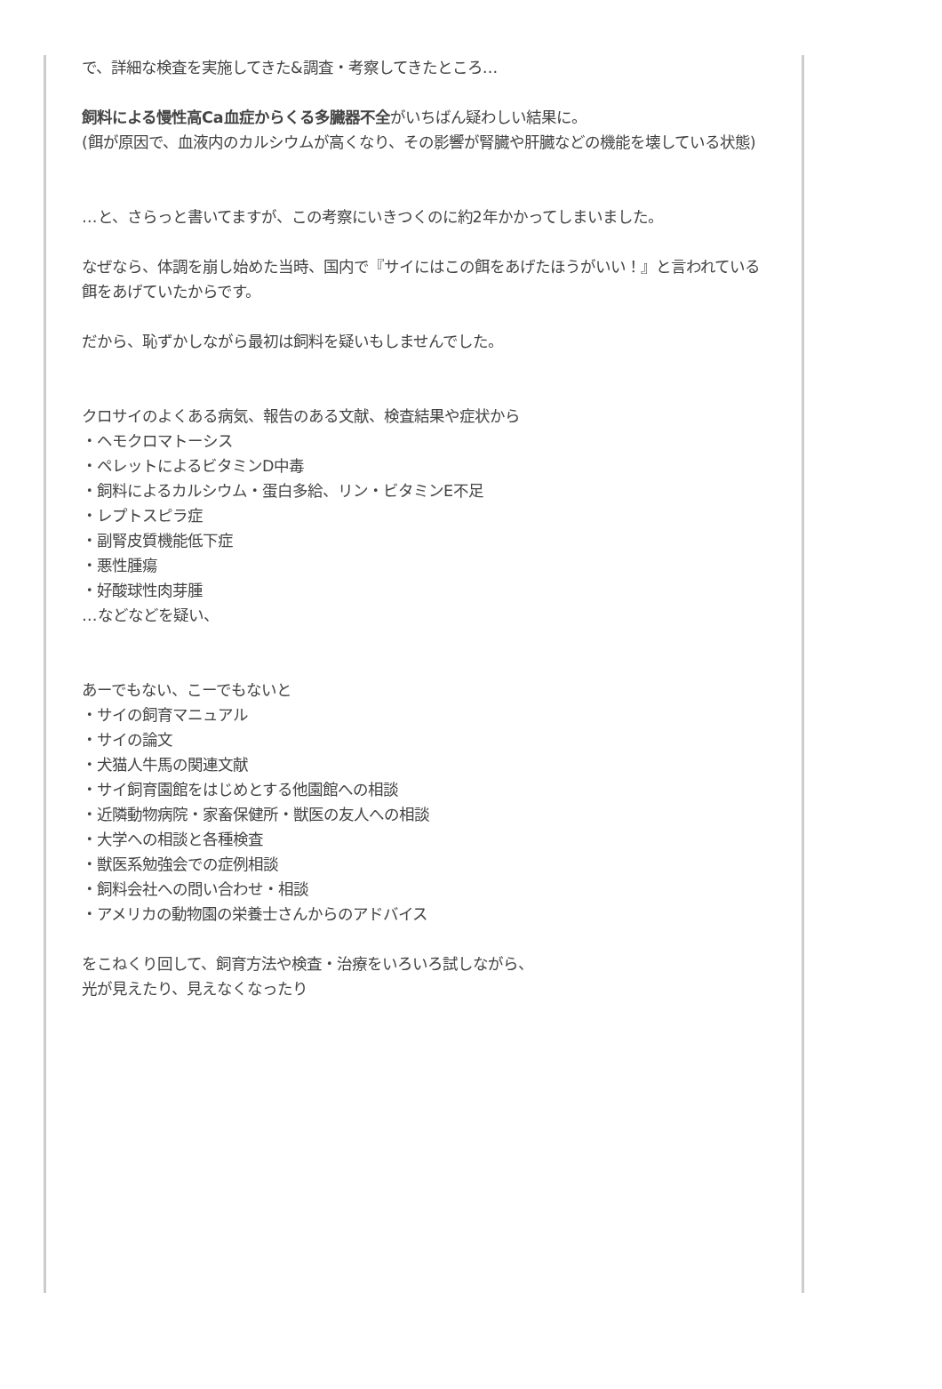で、詳細な検査を実施してきた&調査・考察してきたところ…
飼料による慢性高Ca血症からくる多臓器不全がいちばん疑わしい結果に。
(餌が原因で、血液内のカルシウムが高くなり、その影響が腎臓や肝臓などの機能を壊している状態)
…と、さらっと書いてますが、この考察にいきつくのに約2年かかってしまいました。
なぜなら、体調を崩し始めた当時、国内で『サイにはこの餌をあげたほうがいい！』と言われている餌をあげていたからです。
だから、恥ずかしながら最初は飼料を疑いもしませんでした。
クロサイのよくある病気、報告のある文献、検査結果や症状から
・ヘモクロマトーシス
・ペレットによるビタミンD中毒
・飼料によるカルシウム・蛋白多給、リン・ビタミンE不足
・レプトスピラ症
・副腎皮質機能低下症
・悪性腫瘍
・好酸球性肉芽腫
…などなどを疑い、
あーでもない、こーでもないと
・サイの飼育マニュアル
・サイの論文
・犬猫人牛馬の関連文献
・サイ飼育園館をはじめとする他園館への相談
・近隣動物病院・家畜保健所・獣医の友人への相談
・大学への相談と各種検査
・獣医系勉強会での症例相談
・飼料会社への問い合わせ・相談
・アメリカの動物園の栄養士さんからのアドバイス
をこねくり回して、飼育方法や検査・治療をいろいろ試しながら、
光が見えたり、見えなくなったり